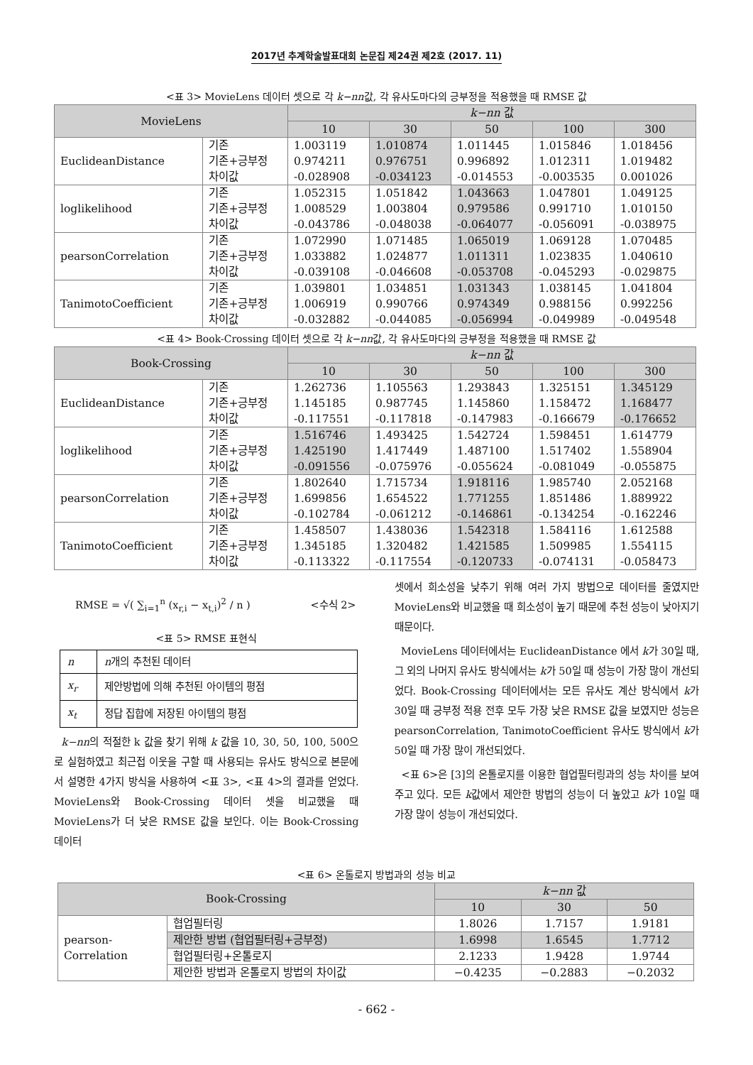2017년 추계학술발표대회 논문집 제24권 제2호 (2017. 11)
<표 3> MovieLens 데이터 셋으로 각 k−nn값, 각 유사도마다의 긍부정을 적용했을 때 RMSE 값
| MovieLens | | k−nn 값 | | | | |
| --- | --- | --- | --- | --- | --- | --- |
| | | 10 | 30 | 50 | 100 | 300 |
| EuclideanDistance | 기존 기존+긍부정 차이값 | 1.003119 0.974211 -0.028908 | 1.010874 0.976751 -0.034123 | 1.011445 0.996892 -0.014553 | 1.015846 1.012311 -0.003535 | 1.018456 1.019482 0.001026 |
| loglikelihood | 기존 기존+긍부정 차이값 | 1.052315 1.008529 -0.043786 | 1.051842 1.003804 -0.048038 | 1.043663 0.979586 -0.064077 | 1.047801 0.991710 -0.056091 | 1.049125 1.010150 -0.038975 |
| pearsonCorrelation | 기존 기존+긍부정 차이값 | 1.072990 1.033882 -0.039108 | 1.071485 1.024877 -0.046608 | 1.065019 1.011311 -0.053708 | 1.069128 1.023835 -0.045293 | 1.070485 1.040610 -0.029875 |
| TanimotoCoefficient | 기존 기존+긍부정 차이값 | 1.039801 1.006919 -0.032882 | 1.034851 0.990766 -0.044085 | 1.031343 0.974349 -0.056994 | 1.038145 0.988156 -0.049989 | 1.041804 0.992256 -0.049548 |
<표 4> Book-Crossing 데이터 셋으로 각 k−nn값, 각 유사도마다의 긍부정을 적용했을 때 RMSE 값
| Book-Crossing | | k−nn 값 | | | | |
| --- | --- | --- | --- | --- | --- | --- |
| | | 10 | 30 | 50 | 100 | 300 |
| EuclideanDistance | 기존 기존+긍부정 차이값 | 1.262736 1.145185 -0.117551 | 1.105563 0.987745 -0.117818 | 1.293843 1.145860 -0.147983 | 1.325151 1.158472 -0.166679 | 1.345129 1.168477 -0.176652 |
| loglikelihood | 기존 기존+긍부정 차이값 | 1.516746 1.425190 -0.091556 | 1.493425 1.417449 -0.075976 | 1.542724 1.487100 -0.055624 | 1.598451 1.517402 -0.081049 | 1.614779 1.558904 -0.055875 |
| pearsonCorrelation | 기존 기존+긍부정 차이값 | 1.802640 1.699856 -0.102784 | 1.715734 1.654522 -0.061212 | 1.918116 1.771255 -0.146861 | 1.985740 1.851486 -0.134254 | 2.052168 1.889922 -0.162246 |
| TanimotoCoefficient | 기존 기존+긍부정 차이값 | 1.458507 1.345185 -0.113322 | 1.438036 1.320482 -0.117554 | 1.542318 1.421585 -0.120733 | 1.584116 1.509985 -0.074131 | 1.612588 1.554115 -0.058473 |
RMSE = √( ∑<sub>i=1</sub><sup>n</sup> (x<sub>r,i</sub> − x<sub>t,i</sub>)<sup>2</sup> / n ) <수식 2>
<표 5> RMSE 표현식
| n | n 개의 추천된 데이터 |
| x<sub>r</sub> | 제안방법에 의해 추천된 아이템의 평점 |
| x<sub>t</sub> | 정답 집합에 저장된 아이템의 평점 |
k−nn의 적절한 k 값을 찾기 위해 k 값을 10, 30, 50, 100, 500으로 실험하였고 최근접 이웃을 구할 때 사용되는 유사도 방식으로 본문에서 설명한 4가지 방식을 사용하여 <표 3>, <표 4>의 결과를 얻었다. MovieLens와 Book-Crossing 데이터 셋을 비교했을 때 MovieLens가 더 낮은 RMSE 값을 보인다. 이는 Book-Crossing 데이터
셋에서 희소성을 낮추기 위해 여러 가지 방법으로 데이터를 줄였지만 MovieLens와 비교했을 때 희소성이 높기 때문에 추천 성능이 낮아지기 때문이다.
MovieLens 데이터에서는 EuclideanDistance 에서 k가 30일 때, 그 외의 나머지 유사도 방식에서는 k가 50일 때 성능이 가장 많이 개선되었다. Book-Crossing 데이터에서는 모든 유사도 계산 방식에서 k가 30일 때 긍부정 적용 전후 모두 가장 낮은 RMSE 값을 보였지만 성능은 pearsonCorrelation, TanimotoCoefficient 유사도 방식에서 k가 50일 때 가장 많이 개선되었다.
<표 6>은 [3]의 온톨로지를 이용한 협업필터링과의 성능 차이를 보여주고 있다. 모든 k값에서 제안한 방법의 성능이 더 높았고 k가 10일 때 가장 많이 성능이 개선되었다.
<표 6> 온톨로지 방법과의 성능 비교
| Book-Crossing | | k−nn 값 | | |
| --- | --- | --- | --- | --- |
| | | 10 | 30 | 50 |
| pearson- Correlation | 협업필터링 | 1.8026 | 1.7157 | 1.9181 |
| | 제안한 방법 (협업필터링+긍부정) | 1.6998 | 1.6545 | 1.7712 |
| | 협업필터링+온톨로지 | 2.1233 | 1.9428 | 1.9744 |
| | 제안한 방법과 온톨로지 방법의 차이값 | −0.4235 | −0.2883 | −0.2032 |
- 662 -